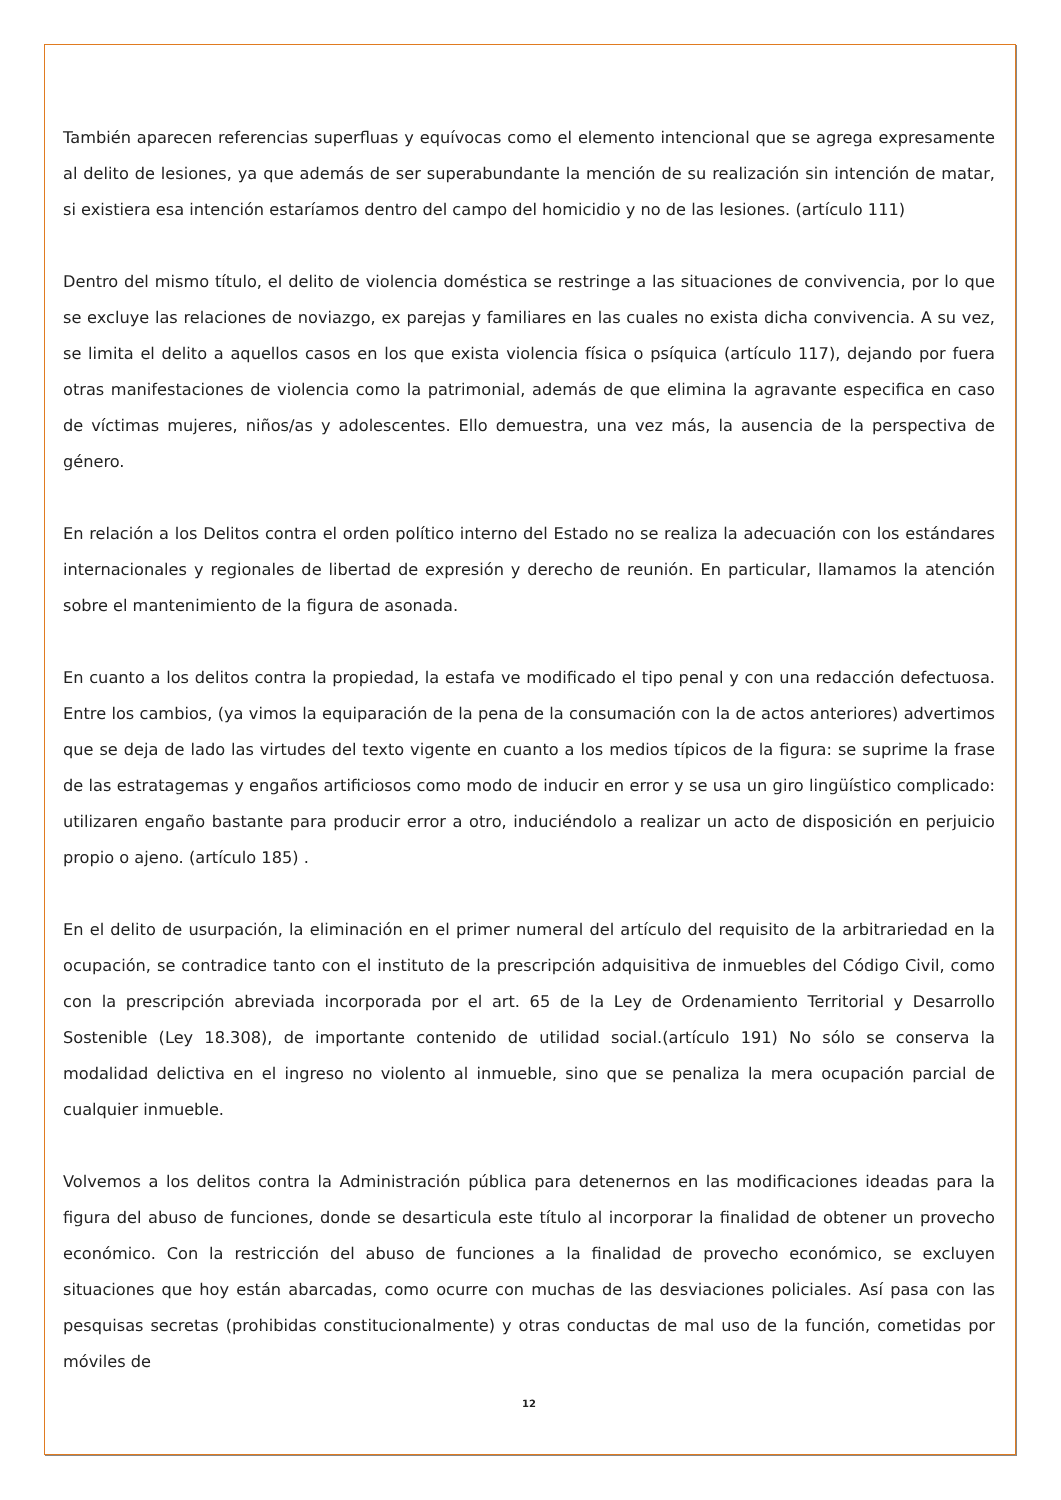También aparecen referencias superfluas y equívocas como el elemento intencional que se agrega expresamente al delito de lesiones, ya que además de ser superabundante la mención de su realización sin intención de matar, si existiera esa intención estaríamos dentro del campo del homicidio y no de las lesiones. (artículo 111)
Dentro del mismo título, el delito de violencia doméstica se restringe a las situaciones de convivencia, por lo que se excluye las relaciones de noviazgo, ex parejas y familiares en las cuales no exista dicha convivencia. A su vez, se limita el delito a aquellos casos en los que exista violencia física o psíquica (artículo 117), dejando por fuera otras manifestaciones de violencia como la patrimonial, además de que elimina la agravante especifica en caso de víctimas mujeres, niños/as y adolescentes. Ello demuestra, una vez más, la ausencia de la perspectiva de género.
En relación a los Delitos contra el orden político interno del Estado no se realiza la adecuación con los estándares internacionales y regionales de libertad de expresión y derecho de reunión. En particular, llamamos la atención sobre el mantenimiento de la figura de asonada.
En cuanto a los delitos contra la propiedad, la estafa ve modificado el tipo penal y con una redacción defectuosa. Entre los cambios, (ya vimos la equiparación de la pena de la consumación con la de actos anteriores) advertimos que se deja de lado las virtudes del texto vigente en cuanto a los medios típicos de la figura: se suprime la frase de las estratagemas y engaños artificiosos como modo de inducir en error y se usa un giro lingüístico complicado: utilizaren engaño bastante para producir error a otro, induciéndolo a realizar un acto de disposición en perjuicio propio o ajeno. (artículo 185) .
En el delito de usurpación, la eliminación en el primer numeral del artículo del requisito de la arbitrariedad en la ocupación, se contradice tanto con el instituto de la prescripción adquisitiva de inmuebles del Código Civil, como con la prescripción abreviada incorporada por el art. 65 de la Ley de Ordenamiento Territorial y Desarrollo Sostenible (Ley 18.308), de importante contenido de utilidad social.(artículo 191) No sólo se conserva la modalidad delictiva en el ingreso no violento al inmueble, sino que se penaliza la mera ocupación parcial de cualquier inmueble.
Volvemos a los delitos contra la Administración pública para detenernos en las modificaciones ideadas para la figura del abuso de funciones, donde se desarticula este título al incorporar la finalidad de obtener un provecho económico. Con la restricción del abuso de funciones a la finalidad de provecho económico, se excluyen situaciones que hoy están abarcadas, como ocurre con muchas de las desviaciones policiales. Así pasa con las pesquisas secretas (prohibidas constitucionalmente) y otras conductas de mal uso de la función, cometidas por móviles de
12